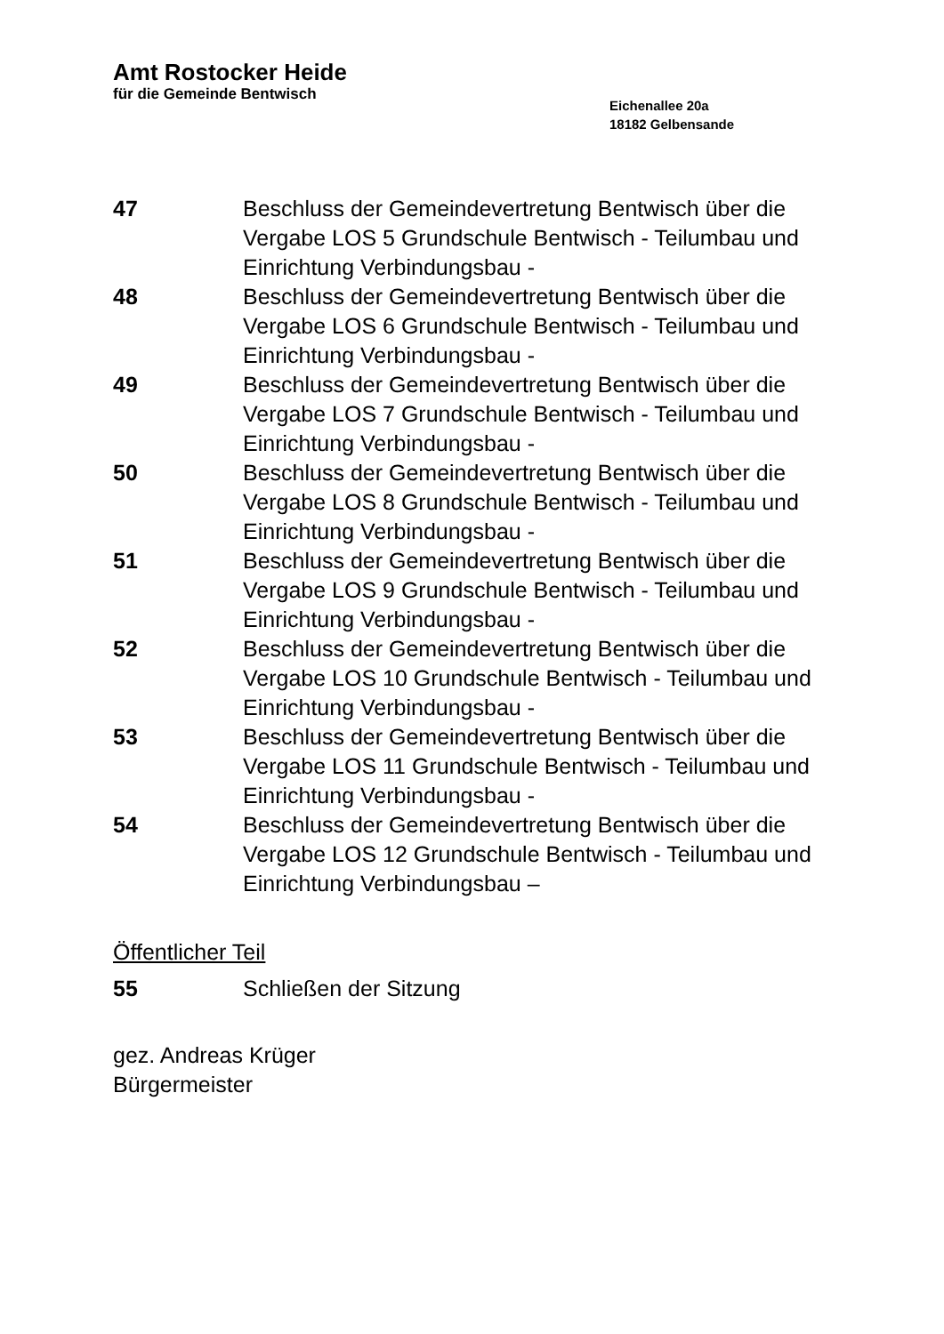Amt Rostocker Heide
für die Gemeinde Bentwisch
Eichenallee 20a
18182 Gelbensande
47 Beschluss der Gemeindevertretung Bentwisch über die Vergabe LOS 5 Grundschule Bentwisch - Teilumbau und Einrichtung Verbindungsbau -
48 Beschluss der Gemeindevertretung Bentwisch über die Vergabe LOS 6 Grundschule Bentwisch - Teilumbau und Einrichtung Verbindungsbau -
49 Beschluss der Gemeindevertretung Bentwisch über die Vergabe LOS 7 Grundschule Bentwisch - Teilumbau und Einrichtung Verbindungsbau -
50 Beschluss der Gemeindevertretung Bentwisch über die Vergabe LOS 8 Grundschule Bentwisch - Teilumbau und Einrichtung Verbindungsbau -
51 Beschluss der Gemeindevertretung Bentwisch über die Vergabe LOS 9 Grundschule Bentwisch - Teilumbau und Einrichtung Verbindungsbau -
52 Beschluss der Gemeindevertretung Bentwisch über die Vergabe LOS 10 Grundschule Bentwisch - Teilumbau und Einrichtung Verbindungsbau -
53 Beschluss der Gemeindevertretung Bentwisch über die Vergabe LOS 11 Grundschule Bentwisch - Teilumbau und Einrichtung Verbindungsbau -
54 Beschluss der Gemeindevertretung Bentwisch über die Vergabe LOS 12 Grundschule Bentwisch - Teilumbau und Einrichtung Verbindungsbau –
Öffentlicher Teil
55 Schließen der Sitzung
gez. Andreas Krüger
Bürgermeister